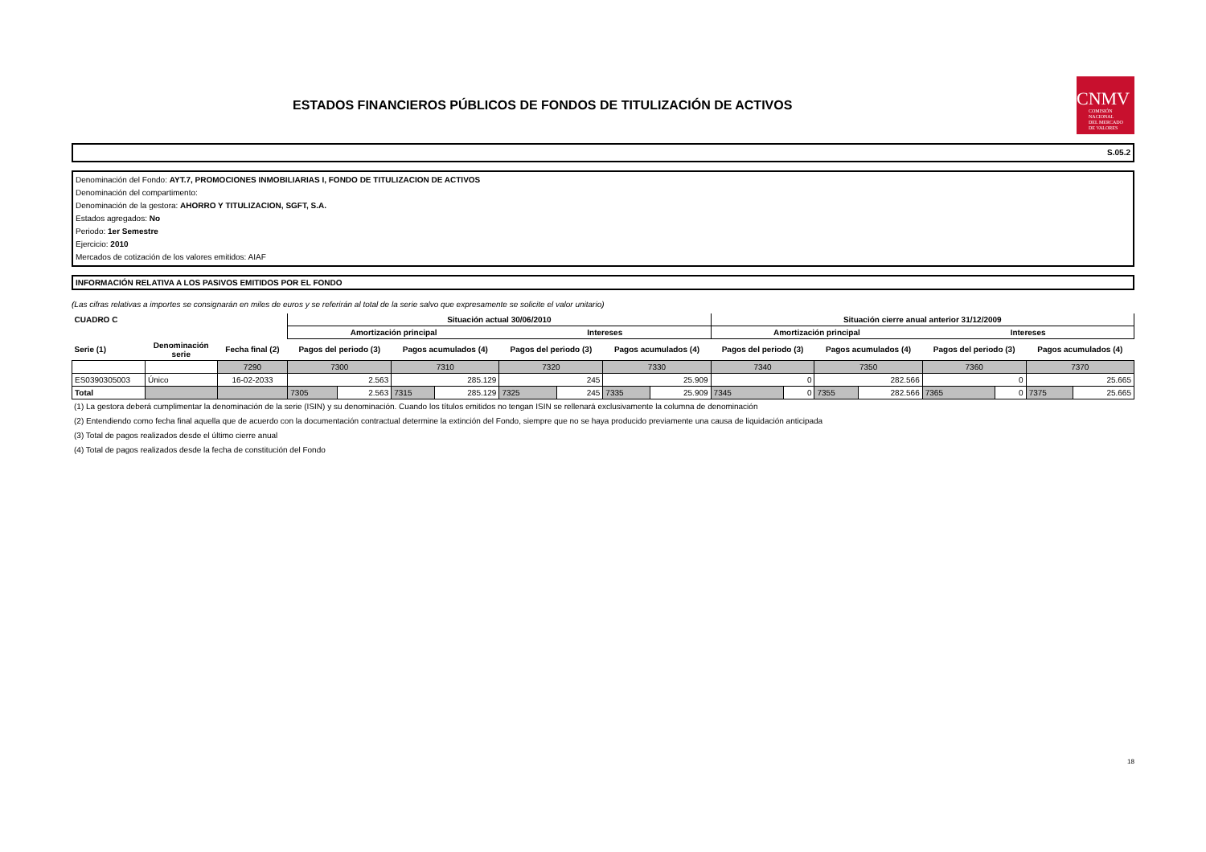ESTADOS FINANCIEROS PÚBLICOS DE FONDOS DE TITULIZACIÓN DE ACTIVOS
CNMV
COMISIÓN
NACIONAL
DEL MERCADO
DE VALORES
S.05.2
Denominación del Fondo: AYT.7, PROMOCIONES INMOBILIARIAS I, FONDO DE TITULIZACION DE ACTIVOS
Denominación del compartimento:
Denominación de la gestora: AHORRO Y TITULIZACION, SGFT, S.A.
Estados agregados: No
Periodo: 1er Semestre
Ejercicio: 2010
Mercados de cotización de los valores emitidos: AIAF
INFORMACIÓN RELATIVA A LOS PASIVOS EMITIDOS POR EL FONDO
(Las cifras relativas a importes se consignarán en miles de euros y se referirán al total de la serie salvo que expresamente se solicite el valor unitario)
| CUADRO C | | | Situación actual 30/06/2010 | | | | | | | | Situación cierre anual anterior 31/12/2009 | | | | | | | |
| --- | --- | --- | --- | --- | --- | --- | --- | --- | --- | --- | --- | --- | --- | --- | --- | --- | --- | --- |
| | | | Amortización principal | | | | Intereses | | | | Amortización principal | | | | Intereses | | | |
| Serie (1) | Denominación serie | Fecha final (2) | Pagos del periodo (3) | | Pagos acumulados (4) | | Pagos del periodo (3) | | Pagos acumulados (4) | | Pagos del periodo (3) | | Pagos acumulados (4) | | Pagos del periodo (3) | | Pagos acumulados (4) | |
| | | 7290 | 7300 | | 7310 | | 7320 | | 7330 | | 7340 | | 7350 | | 7360 | | 7370 | |
| ES0390305003 | Único | 16-02-2033 | 2.563 | | 285.129 | | 245 | | 25.909 | | 0 | | 282.566 | | 0 | | 25.665 | |
| Total | | | 7305 | 2.563 | 7315 | 285.129 | 7325 | 245 | 7335 | 25.909 | 7345 | 0 | 7355 | 282.566 | 7365 | 0 | 7375 | 25.665 |
(1) La gestora deberá cumplimentar la denominación de la serie (ISIN) y su denominación. Cuando los títulos emitidos no tengan ISIN se rellenará exclusivamente la columna de denominación
(2) Entendiendo como fecha final aquella que de acuerdo con la documentación contractual determine la extinción del Fondo, siempre que no se haya producido previamente una causa de liquidación anticipada
(3) Total de pagos realizados desde el último cierre anual
(4) Total de pagos realizados desde la fecha de constitución del Fondo
18